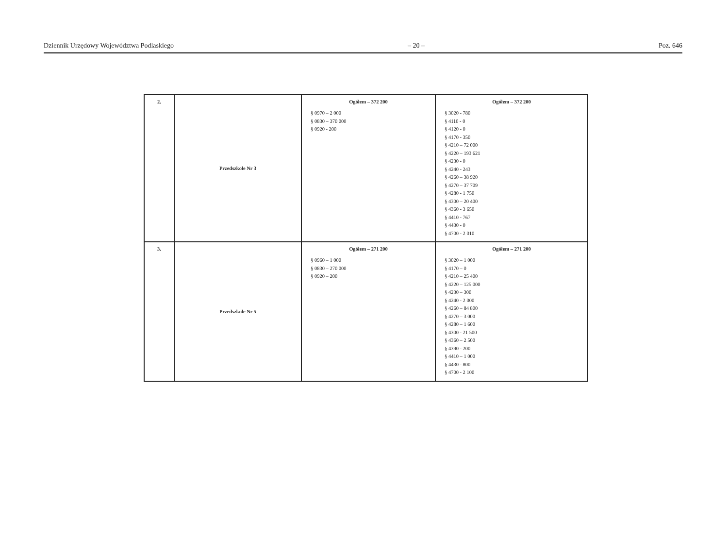Dziennik Urzędowy Województwa Podlaskiego – 20 – Poz. 646
| 2. | Przedszkole Nr 3 | Ogółem – 372 200 § 0970 – 2 000 § 0830 – 370 000 § 0920 - 200 | Ogółem – 372 200 § 3020 - 780 § 4110 - 0 § 4120 - 0 § 4170 - 350 § 4210 – 72 000 § 4220 – 193 621 § 4230 - 0 § 4240 - 243 § 4260 – 38 920 § 4270 – 37 709 § 4280 - 1 750 § 4300 – 20 400 § 4360 - 3 650 § 4410 - 767 § 4430 - 0 § 4700 - 2 010 |
| 3. | Przedszkole Nr 5 | Ogółem – 271 200 § 0960 – 1 000 § 0830 – 270 000 § 0920 – 200 | Ogółem – 271 200 § 3020 – 1 000 § 4170 – 0 § 4210 – 25 400 § 4220 – 125 000 § 4230 – 300 § 4240 - 2 000 § 4260 – 84 800 § 4270 – 3 000 § 4280 – 1 600 § 4300 - 21 500 § 4360 – 2 500 § 4390 - 200 § 4410 – 1 000 § 4430 - 800 § 4700 - 2 100 |